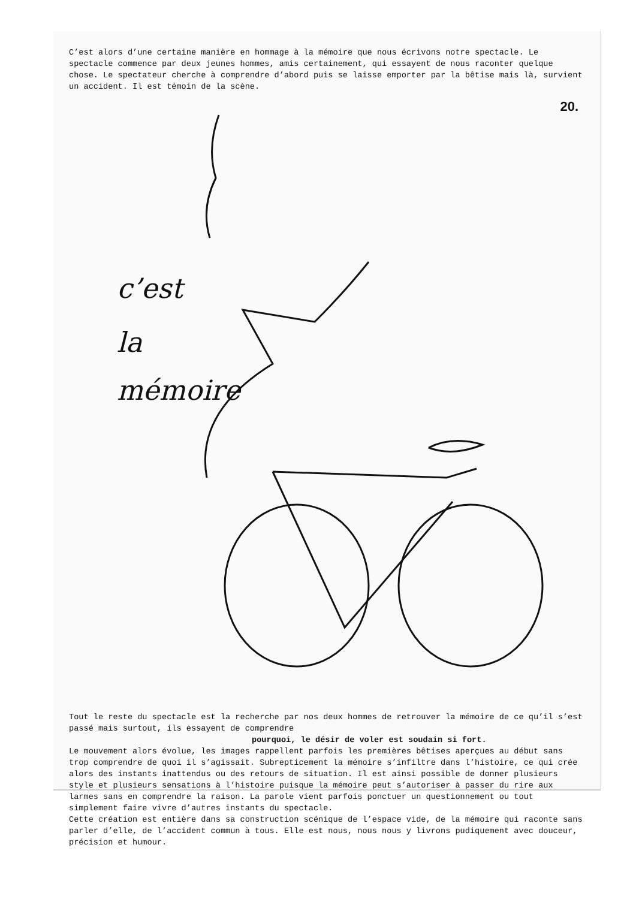C’est alors d’une certaine manière en hommage à la mémoire que nous écrivons notre spectacle. Le spectacle commence par deux jeunes hommes, amis certainement, qui essayent de nous raconter quelque chose. Le spectateur cherche à comprendre d’abord puis se laisse emporter par la bêtise mais là, survient un accident. Il est témoin de la scène.
20.
c’est
la
mémoire
Tout le reste du spectacle est la recherche par nos deux hommes de retrouver la mémoire de ce qu’il s’est passé mais surtout, ils essayent de comprendre
pourquoi, le désir de voler est soudain si fort.
Le mouvement alors évolue, les images rappellent parfois les premières bêtises aperçues au début sans trop comprendre de quoi il s’agissait. Subrepticement la mémoire s’infiltre dans l’histoire, ce qui crée alors des instants inattendus ou des retours de situation. Il est ainsi possible de donner plusieurs style et plusieurs sensations à l’histoire puisque la mémoire peut s’autoriser à passer du rire aux larmes sans en comprendre la raison. La parole vient parfois ponctuer un questionnement ou tout simplement faire vivre d’autres instants du spectacle.
Cette création est entière dans sa construction scénique de l’espace vide, de la mémoire qui raconte sans parler d’elle, de l’accident commun à tous. Elle est nous, nous nous y livrons pudiquement avec douceur, précision et humour.